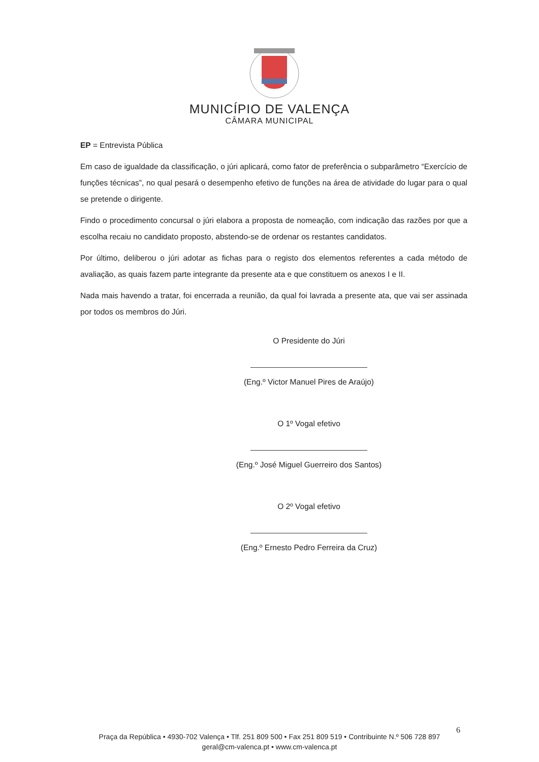MUNICÍPIO DE VALENÇA
CÂMARA MUNICIPAL
EP = Entrevista Pública
Em caso de igualdade da classificação, o júri aplicará, como fator de preferência o subparâmetro “Exercício de funções técnicas”, no qual pesará o desempenho efetivo de funções na área de atividade do lugar para o qual se pretende o dirigente.
Findo o procedimento concursal o júri elabora a proposta de nomeação, com indicação das razões por que a escolha recaiu no candidato proposto, abstendo-se de ordenar os restantes candidatos.
Por último, deliberou o júri adotar as fichas para o registo dos elementos referentes a cada método de avaliação, as quais fazem parte integrante da presente ata e que constituem os anexos I e II.
Nada mais havendo a tratar, foi encerrada a reunião, da qual foi lavrada a presente ata, que vai ser assinada por todos os membros do Júri.
O Presidente do Júri
(Eng.º Victor Manuel Pires de Araújo)
O 1º Vogal efetivo
(Eng.º José Miguel Guerreiro dos Santos)
O 2º Vogal efetivo
(Eng.º Ernesto Pedro Ferreira da Cruz)
6
Praça da República • 4930-702 Valença • Tlf. 251 809 500 • Fax 251 809 519 • Contribuinte N.º 506 728 897
geral@cm-valenca.pt • www.cm-valenca.pt